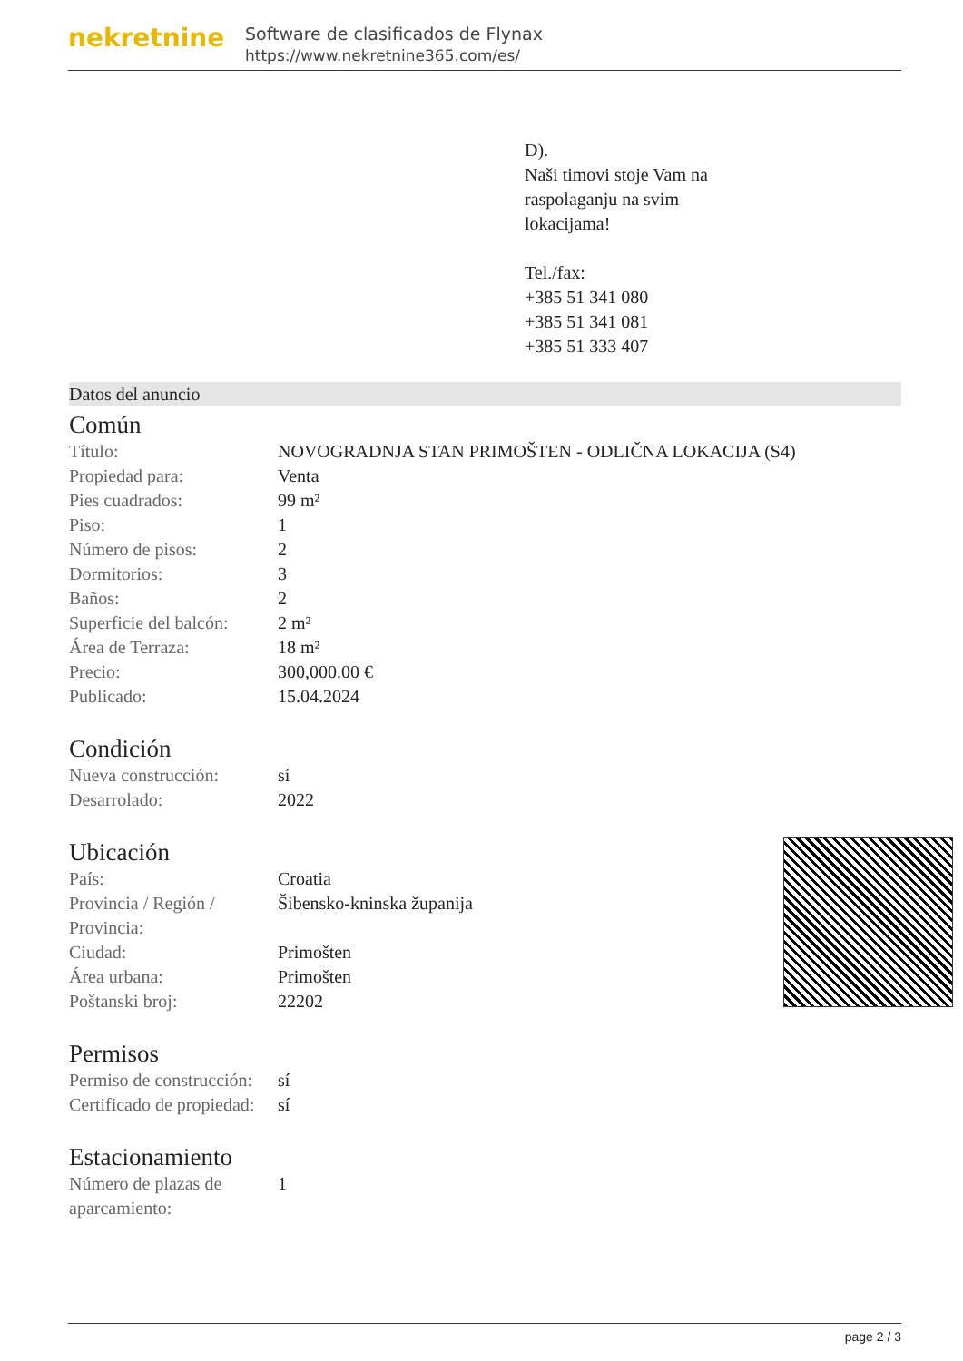nekretnine
Software de clasificados de Flynax
https://www.nekretnine365.com/es/
D).
Naši timovi stoje Vam na
raspolaganju na svim
lokacijama!
Tel./fax:
+385 51 341 080
+385 51 341 081
+385 51 333 407
Datos del anuncio
Común
| Título: | NOVOGRADNJA STAN PRIMOŠTEN - ODLIČNA LOKACIJA (S4) |
| Propiedad para: | Venta |
| Pies cuadrados: | 99 m² |
| Piso: | 1 |
| Número de pisos: | 2 |
| Dormitorios: | 3 |
| Baños: | 2 |
| Superficie del balcón: | 2 m² |
| Área de Terraza: | 18 m² |
| Precio: | 300,000.00 € |
| Publicado: | 15.04.2024 |
Condición
| Nueva construcción: | sí |
| Desarrolado: | 2022 |
Ubicación
| País: | Croatia |
| Provincia / Región / Provincia: | Šibensko-kninska županija |
| Ciudad: | Primošten |
| Área urbana: | Primošten |
| Poštanski broj: | 22202 |
Permisos
| Permiso de construcción: | sí |
| Certificado de propiedad: | sí |
Estacionamiento
| Número de plazas de aparcamiento: | 1 |
page 2 / 3